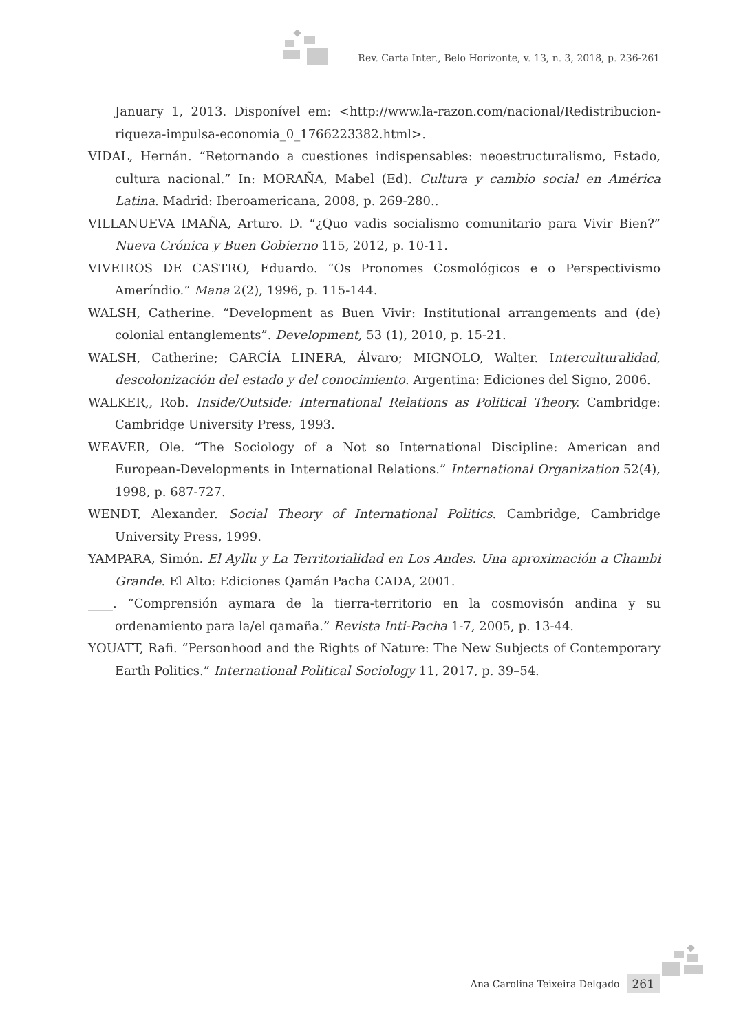Rev. Carta Inter., Belo Horizonte, v. 13, n. 3, 2018, p. 236-261
January 1, 2013. Disponível em: <http://www.la-razon.com/nacional/Redistribucion-riqueza-impulsa-economia_0_1766223382.html>.
VIDAL, Hernán. “Retornando a cuestiones indispensables: neoestructuralismo, Estado, cultura nacional.” In: MORAÑA, Mabel (Ed). Cultura y cambio social en América Latina. Madrid: Iberoamericana, 2008, p. 269-280..
VILLANUEVA IMAÑA, Arturo. D. “¿Quo vadis socialismo comunitario para Vivir Bien?” Nueva Crónica y Buen Gobierno 115, 2012, p. 10-11.
VIVEIROS DE CASTRO, Eduardo. “Os Pronomes Cosmológicos e o Perspectivismo Ameríndio.” Mana 2(2), 1996, p. 115-144.
WALSH, Catherine. “Development as Buen Vivir: Institutional arrangements and (de) colonial entanglements”. Development, 53 (1), 2010, p. 15-21.
WALSH, Catherine; GARCÍA LINERA, Álvaro; MIGNOLO, Walter. Interculturalidad, descolonización del estado y del conocimiento. Argentina: Ediciones del Signo, 2006.
WALKER,, Rob. Inside/Outside: International Relations as Political Theory. Cambridge: Cambridge University Press, 1993.
WEAVER, Ole. “The Sociology of a Not so International Discipline: American and European-Developments in International Relations.” International Organization 52(4), 1998, p. 687-727.
WENDT, Alexander. Social Theory of International Politics. Cambridge, Cambridge University Press, 1999.
YAMPARA, Simón. El Ayllu y La Territorialidad en Los Andes. Una aproximación a Chambi Grande. El Alto: Ediciones Qamán Pacha CADA, 2001.
____. “Comprensión aymara de la tierra-territorio en la cosmovisón andina y su ordenamiento para la/el qamaña.” Revista Inti-Pacha 1-7, 2005, p. 13-44.
YOUATT, Rafi. “Personhood and the Rights of Nature: The New Subjects of Contemporary Earth Politics.” International Political Sociology 11, 2017, p. 39–54.
Ana Carolina Teixeira Delgado 261